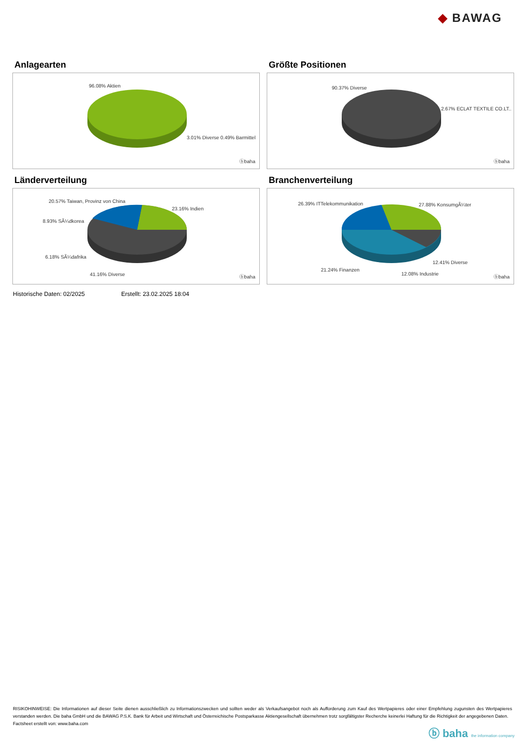◆ BAWAG
Anlagearten
96.08% Aktien
3.01% Diverse 0.49% Barmittel
ⓑbaha
Größte Positionen
90.37% Diverse
2.67% ECLAT TEXTILE CO.LT..
ⓑbaha
Länderverteilung
20.57% Taiwan, Provinz von China
23.16% Indien
8.93% SÃ¼dkorea
6.18% SÃ¼dafrika
41.16% Diverse ⓑbaha
Branchenverteilung
26.39% ITTelekommunikation 27.88% KonsumgÃ¼ter
12.41% Diverse
21.24% Finanzen
12.08% Industrie
ⓑbaha
Historische Daten: 02/2025 Erstellt: 23.02.2025 18:04
RISIKOHINWEISE: Die Informationen auf dieser Seite dienen ausschließlich zu Informationszwecken und sollten weder als Verkaufsangebot noch als Aufforderung zum Kauf des Wertpapieres oder einer Empfehlung zugunsten des Wertpapieres verstanden werden. Die baha GmbH und die BAWAG P.S.K. Bank für Arbeit und Wirtschaft und Österreichische Postsparkasse Aktiengesellschaft übernehmen trotz sorgfältigster Recherche keinerlei Haftung für die Richtigkeit der angegebenen Daten.
Factsheet erstellt von: www.baha.com
ⓑ baha the information company